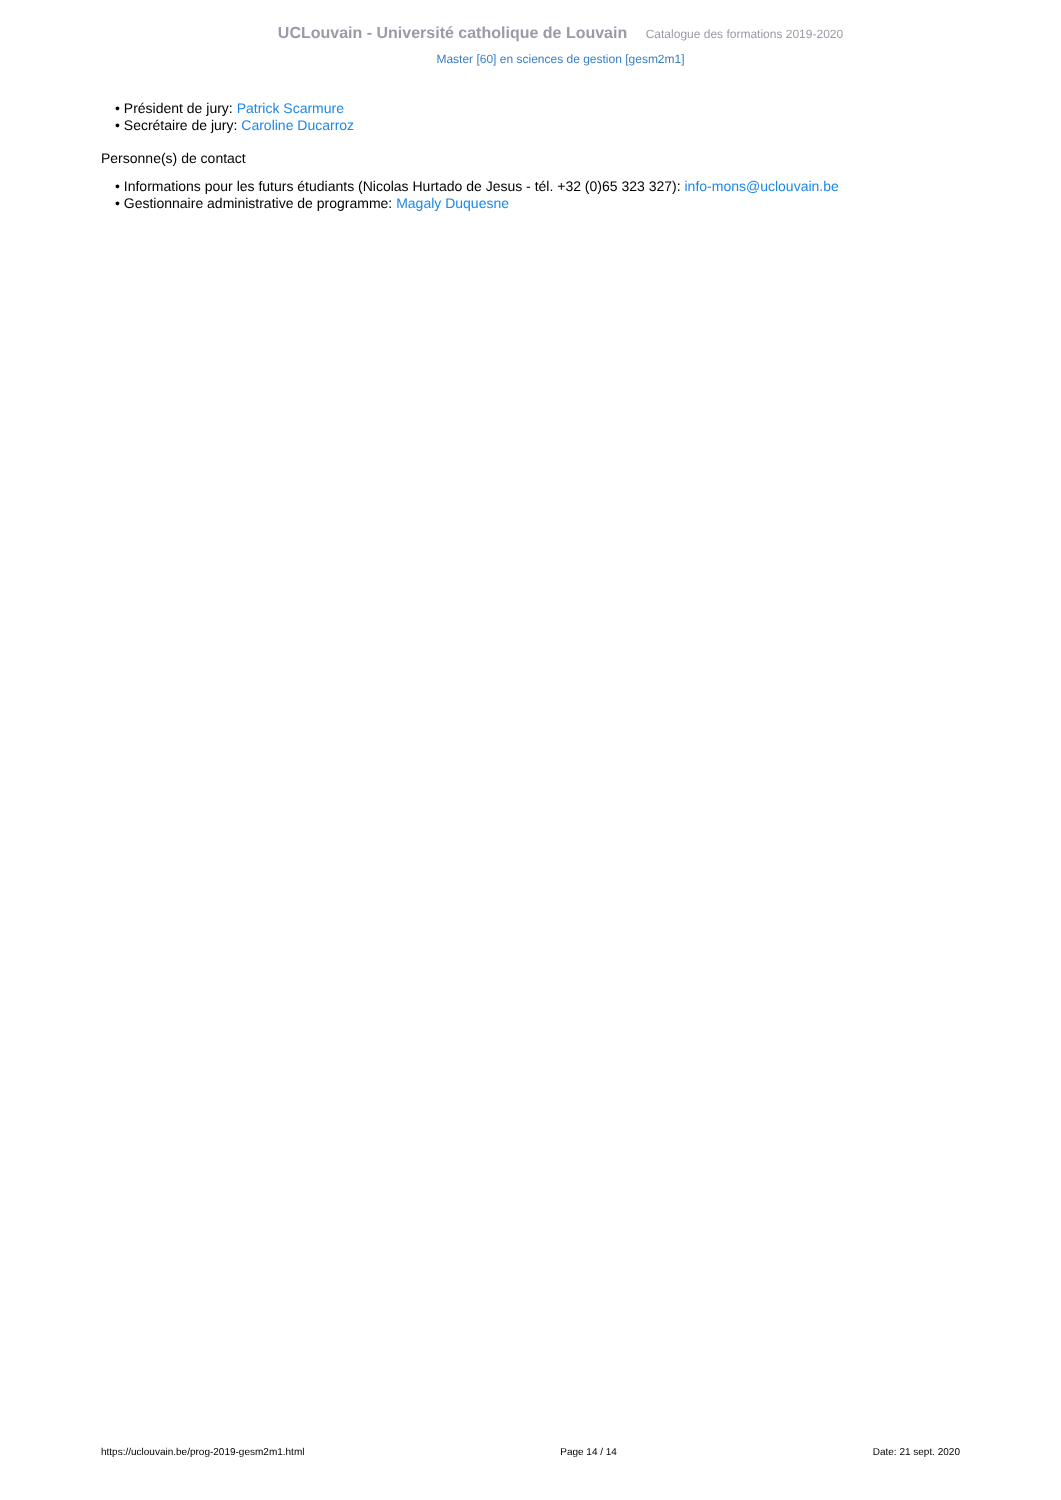UCLouvain - Université catholique de Louvain Catalogue des formations 2019-2020
Master [60] en sciences de gestion [gesm2m1]
• Président de jury: Patrick Scarmure
• Secrétaire de jury: Caroline Ducarroz
Personne(s) de contact
• Informations pour les futurs étudiants (Nicolas Hurtado de Jesus - tél. +32 (0)65 323 327): info-mons@uclouvain.be
• Gestionnaire administrative de programme: Magaly Duquesne
https://uclouvain.be/prog-2019-gesm2m1.html Page 14 / 14 Date: 21 sept. 2020